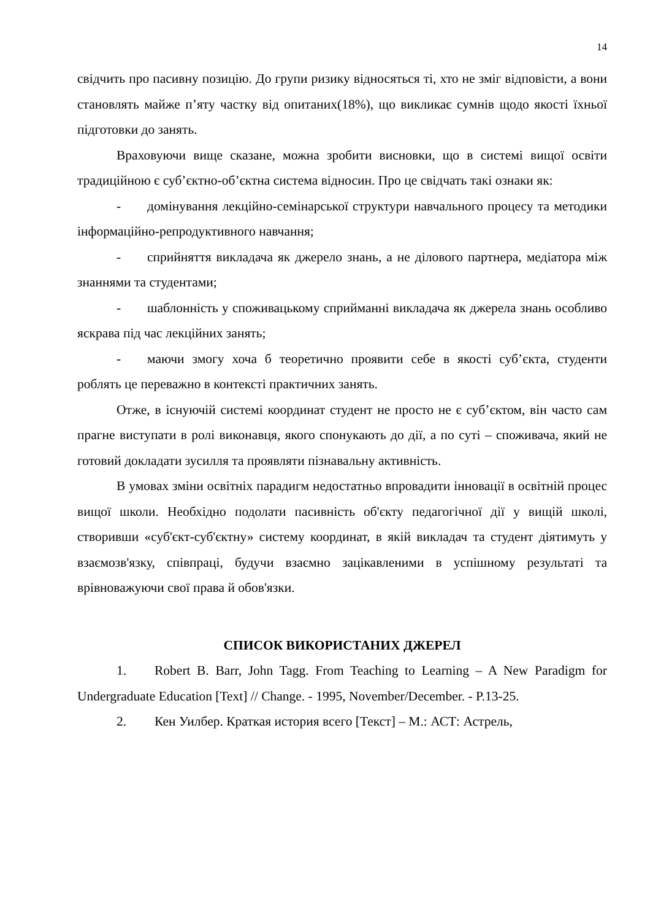14
свідчить про пасивну позицію. До групи ризику відносяться ті, хто не зміг відповісти, а вони становлять майже п’яту частку від опитаних(18%), що викликає сумнів щодо якості їхньої підготовки до занять.
Враховуючи вище сказане, можна зробити висновки, що в системі вищої освіти традиційною є суб’єктно-об’єктна система відносин. Про це свідчать такі ознаки як:
- домінування лекційно-семінарської структури навчального процесу та методики інформаційно-репродуктивного навчання;
- сприйняття викладача як джерело знань, а не ділового партнера, медіатора між знаннями та студентами;
- шаблонність у споживацькому сприйманні викладача як джерела знань особливо яскрава під час лекційних занять;
- маючи змогу хоча б теоретично проявити себе в якості суб’єкта, студенти роблять це переважно в контексті практичних занять.
Отже, в існуючій системі координат студент не просто не є суб’єктом, він часто сам прагне виступати в ролі виконавця, якого спонукають до дії, а по суті – споживача, який не готовий докладати зусилля та проявляти пізнавальну активність.
В умовах зміни освітніх парадигм недостатньо впровадити інновації в освітній процес вищої школи. Необхідно подолати пасивність об'єкту педагогічної дії у вищій школі, створивши «суб'єкт-суб'єктну» систему координат, в якій викладач та студент діятимуть у взаємозв'язку, співпраці, будучи взаємно зацікавленими в успішному результаті та врівноважуючи свої права й обов'язки.
СПИСОК ВИКОРИСТАНИХ ДЖЕРЕЛ
1. Robert B. Barr, John Tagg. From Teaching to Learning – A New Paradigm for Undergraduate Education [Text] // Change. - 1995, November/December. - P.13-25.
2. Кен Уилбер. Краткая история всего [Текст] – М.: АСТ: Астрель,